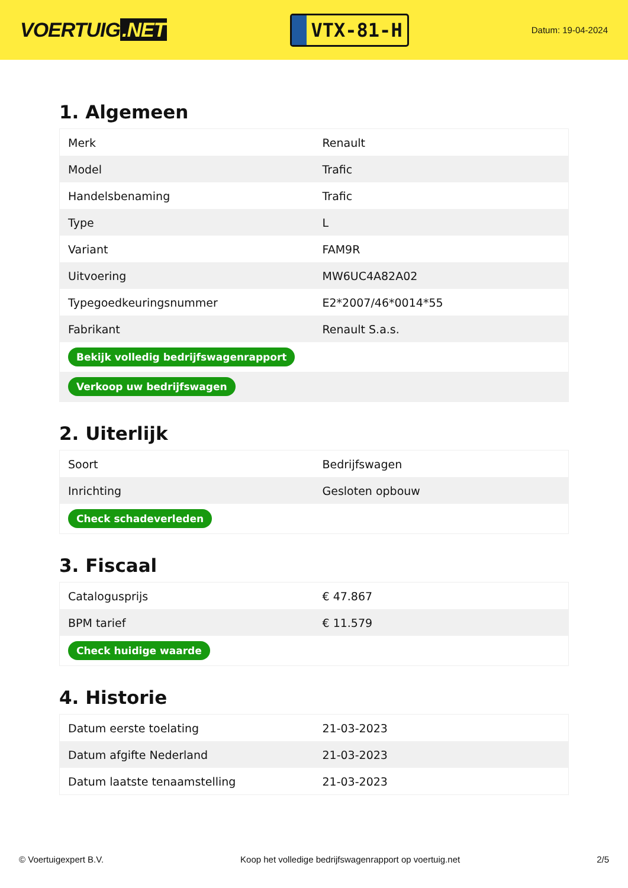VOERTUIG.NET
VTX-81-H
Datum: 19-04-2024
1. Algemeen
| Merk | Renault |
| Model | Trafic |
| Handelsbenaming | Trafic |
| Type | L |
| Variant | FAM9R |
| Uitvoering | MW6UC4A82A02 |
| Typegoedkeuringsnummer | E2*2007/46*0014*55 |
| Fabrikant | Renault S.a.s. |
| Bekijk volledig bedrijfswagenrapport | |
| Verkoop uw bedrijfswagen | |
2. Uiterlijk
| Soort | Bedrijfswagen |
| Inrichting | Gesloten opbouw |
| Check schadeverleden | |
3. Fiscaal
| Catalogusprijs | € 47.867 |
| BPM tarief | € 11.579 |
| Check huidige waarde | |
4. Historie
| Datum eerste toelating | 21-03-2023 |
| Datum afgifte Nederland | 21-03-2023 |
| Datum laatste tenaamstelling | 21-03-2023 |
© Voertuigexpert B.V. Koop het volledige bedrijfswagenrapport op voertuig.net 2/5